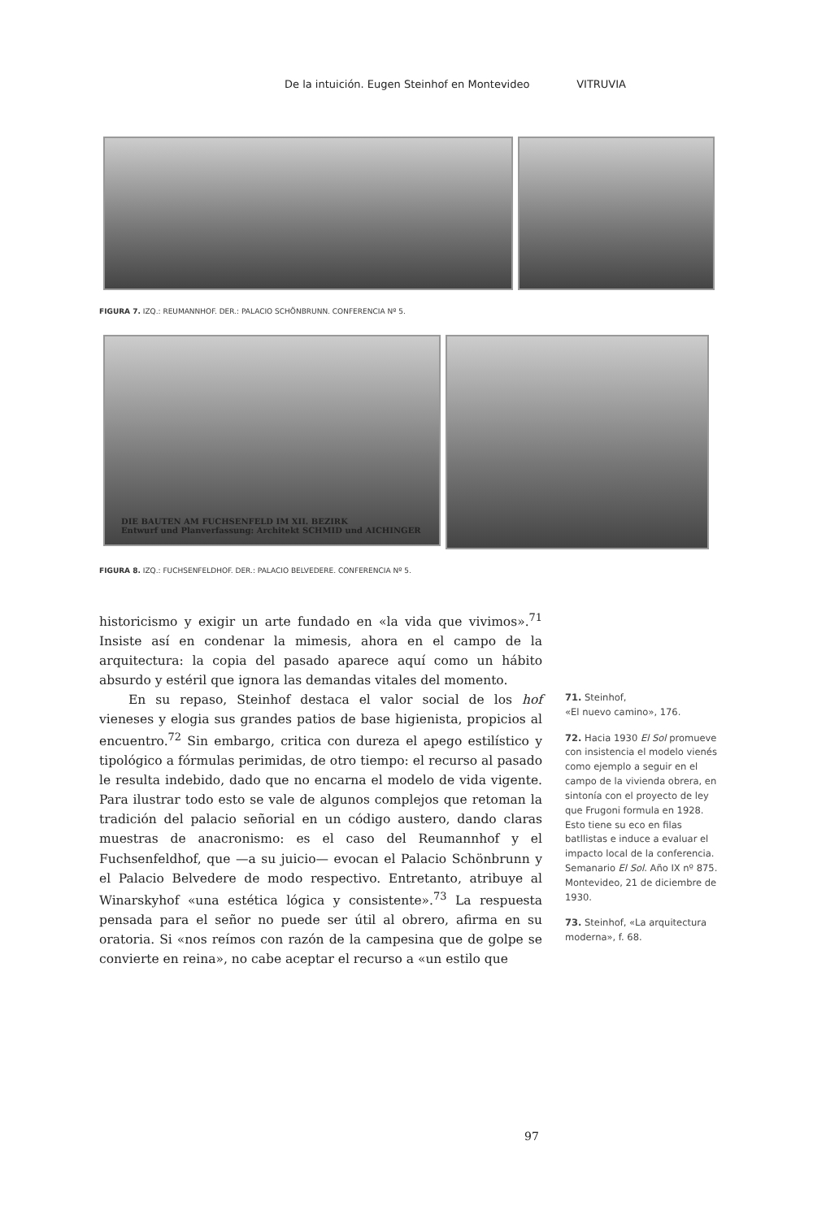De la intuición. Eugen Steinhof en Montevideo VITRUVIA
FIGURA 7. IZQ.: REUMANNHOF. DER.: PALACIO SCHÖNBRUNN. CONFERENCIA Nº 5.
DIE BAUTEN AM FUCHSENFELD IM XII. BEZIRK
Entwurf und Planverfassung: Architekt SCHMID und AICHINGER
FIGURA 8. IZQ.: FUCHSENFELDHOF. DER.: PALACIO BELVEDERE. CONFERENCIA Nº 5.
historicismo y exigir un arte fundado en «la vida que vivimos».<sup>71</sup> Insiste así en condenar la mimesis, ahora en el campo de la arquitectura: la copia del pasado aparece aquí como un hábito absurdo y estéril que ignora las demandas vitales del momento.
En su repaso, Steinhof destaca el valor social de los hof vieneses y elogia sus grandes patios de base higienista, propicios al encuentro.<sup>72</sup> Sin embargo, critica con dureza el apego estilístico y tipológico a fórmulas perimidas, de otro tiempo: el recurso al pasado le resulta indebido, dado que no encarna el modelo de vida vigente. Para ilustrar todo esto se vale de algunos complejos que retoman la tradición del palacio señorial en un código austero, dando claras muestras de anacronismo: es el caso del Reumannhof y el Fuchsenfeldhof, que —a su juicio— evocan el Palacio Schönbrunn y el Palacio Belvedere de modo respectivo. Entretanto, atribuye al Winarskyhof «una estética lógica y consistente».<sup>73</sup> La respuesta pensada para el señor no puede ser útil al obrero, afirma en su oratoria. Si «nos reímos con razón de la campesina que de golpe se convierte en reina», no cabe aceptar el recurso a «un estilo que
71. Steinhof,
«El nuevo camino», 176.
72. Hacia 1930 El Sol promueve con insistencia el modelo vienés como ejemplo a seguir en el campo de la vivienda obrera, en sintonía con el proyecto de ley que Frugoni formula en 1928. Esto tiene su eco en filas batllistas e induce a evaluar el impacto local de la conferencia. Semanario El Sol. Año IX nº 875. Montevideo, 21 de diciembre de 1930.
73. Steinhof, «La arquitectura moderna», f. 68.
97